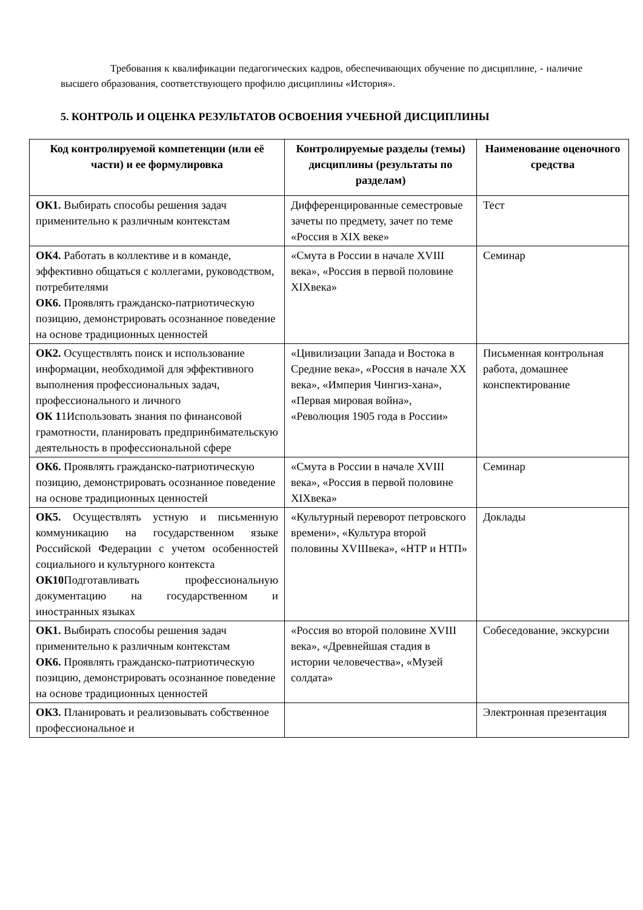Требования к квалификации педагогических кадров, обеспечивающих обучение по дисциплине, - наличие высшего образования, соответствующего профилю дисциплины «История».
5. КОНТРОЛЬ И ОЦЕНКА РЕЗУЛЬТАТОВ ОСВОЕНИЯ УЧЕБНОЙ ДИСЦИПЛИНЫ
| Код контролируемой компетенции (или её части) и ее формулировка | Контролируемые разделы (темы) дисциплины (результаты по разделам) | Наименование оценочного средства |
| --- | --- | --- |
| ОК1. Выбирать способы решения задач применительно к различным контекстам | Дифференцированные семестровые зачеты по предмету, зачет по теме «Россия в XIX веке» | Тест |
| ОК4. Работать в коллективе и в команде, эффективно общаться с коллегами, руководством, потребителями ОК6. Проявлять гражданско-патриотическую позицию, демонстрировать осознанное поведение на основе традиционных ценностей | «Смута в России в начале XVIII века», «Россия в первой половине XIXвека» | Семинар |
| ОК2. Осуществлять поиск и использование информации, необходимой для эффективного выполнения профессиональных задач, профессионального и личного ОК 1 1Использовать знания по финансовой грамотности, планировать предприн6имательскую деятельность в профессиональной сфере | «Цивилизации Запада и Востока в Средние века», «Россия в начале XX века», «Империя Чингиз-хана», «Первая мировая война», «Революция 1905 года в России» | Письменная контрольная работа, домашнее конспектирование |
| ОК6. Проявлять гражданско-патриотическую позицию, демонстрировать осознанное поведение на основе традиционных ценностей | «Смута в России в начале XVIII века», «Россия в первой половине XIXвека» | Семинар |
| ОК5. Осуществлять устную и письменную коммуникацию на государственном языке Российской Федерации с учетом особенностей социального и культурного контекста ОК10 Подготавливать профессиональную документацию на государственном и иностранных языках | «Культурный переворот петровского времени», «Культура второй половины XVIIIвека», «НТР и НТП» | Доклады |
| ОК1. Выбирать способы решения задач применительно к различным контекстам ОК6. Проявлять гражданско-патриотическую позицию, демонстрировать осознанное поведение на основе традиционных ценностей | «Россия во второй половине XVIII века», «Древнейшая стадия в истории человечества», «Музей солдата» | Собеседование, экскурсии |
| ОК3. Планировать и реализовывать собственное профессиональное и | | Электронная презентация |